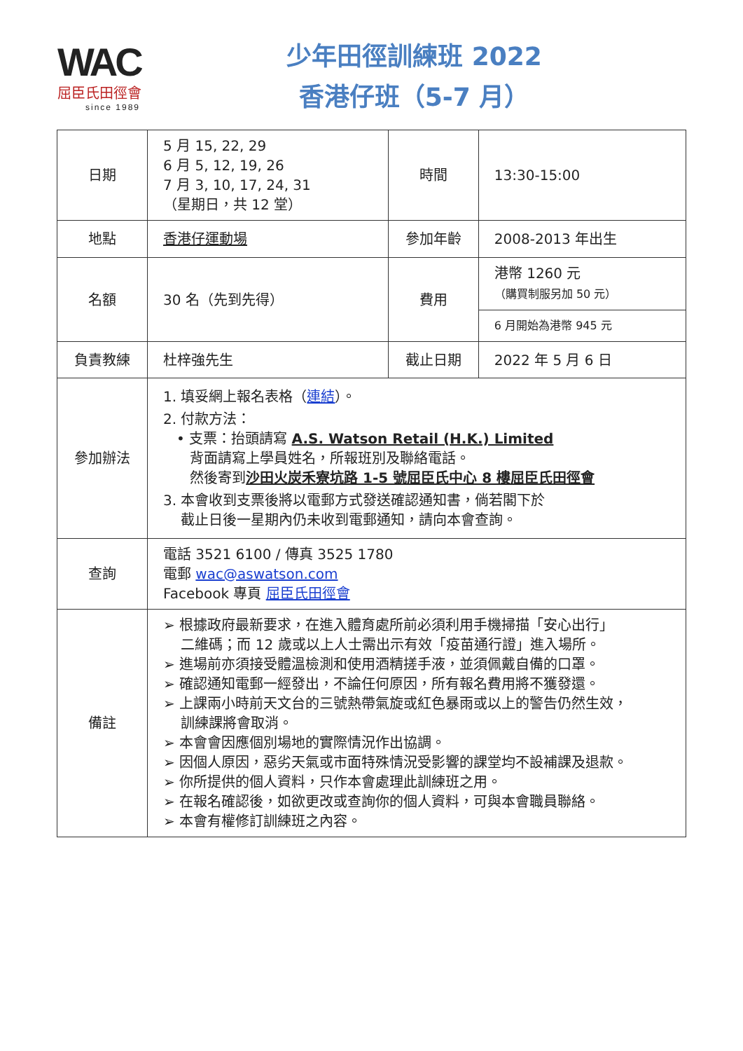WAC
屈臣氏田徑會
since 1989
少年田徑訓練班 2022
香港仔班（5-7 月）
| 日期 | 5 月 15, 22, 29 6 月 5, 12, 19, 26 7 月 3, 10, 17, 24, 31 （星期日，共 12 堂） | 時間 | 13:30-15:00 |
| 地點 | 香港仔運動場 | 參加年齡 | 2008-2013 年出生 |
| 名額 | 30 名（先到先得） | 費用 | 港幣 1260 元 （購買制服另加 50 元） |
| | | | 6 月開始為港幣 945 元 |
| 負責教練 | 杜梓強先生 | 截止日期 | 2022 年 5 月 6 日 |
| 參加辦法 | 1. 填妥網上報名表格（ 連結 ）。 2. 付款方法： • 支票：抬頭請寫 A.S. Watson Retail (H.K.) Limited 背面請寫上學員姓名，所報班別及聯絡電話。 然後寄到 沙田火炭禾寮坑路 1-5 號屈臣氏中心 8 樓屈臣氏田徑會 3. 本會收到支票後將以電郵方式發送確認通知書，倘若閣下於 截止日後一星期內仍未收到電郵通知，請向本會查詢。 | | |
| 查詢 | 電話 3521 6100 / 傳真 3525 1780 電郵 wac@aswatson.com Facebook 專頁 屈臣氏田徑會 | | |
| 備註 | ➢ 根據政府最新要求，在進入體育處所前必須利用手機掃描「安心出行」 二維碼；而 12 歲或以上人士需出示有效「疫苗通行證」進入場所。 ➢ 進場前亦須接受體溫檢測和使用酒精搓手液，並須佩戴自備的口罩。 ➢ 確認通知電郵一經發出，不論任何原因，所有報名費用將不獲發還。 ➢ 上課兩小時前天文台的三號熱帶氣旋或紅色暴雨或以上的警告仍然生效， 訓練課將會取消。 ➢ 本會會因應個別場地的實際情況作出協調。 ➢ 因個人原因，惡劣天氣或市面特殊情況受影響的課堂均不設補課及退款。 ➢ 你所提供的個人資料，只作本會處理此訓練班之用。 ➢ 在報名確認後，如欲更改或查詢你的個人資料，可與本會職員聯絡。 ➢ 本會有權修訂訓練班之內容。 | | |